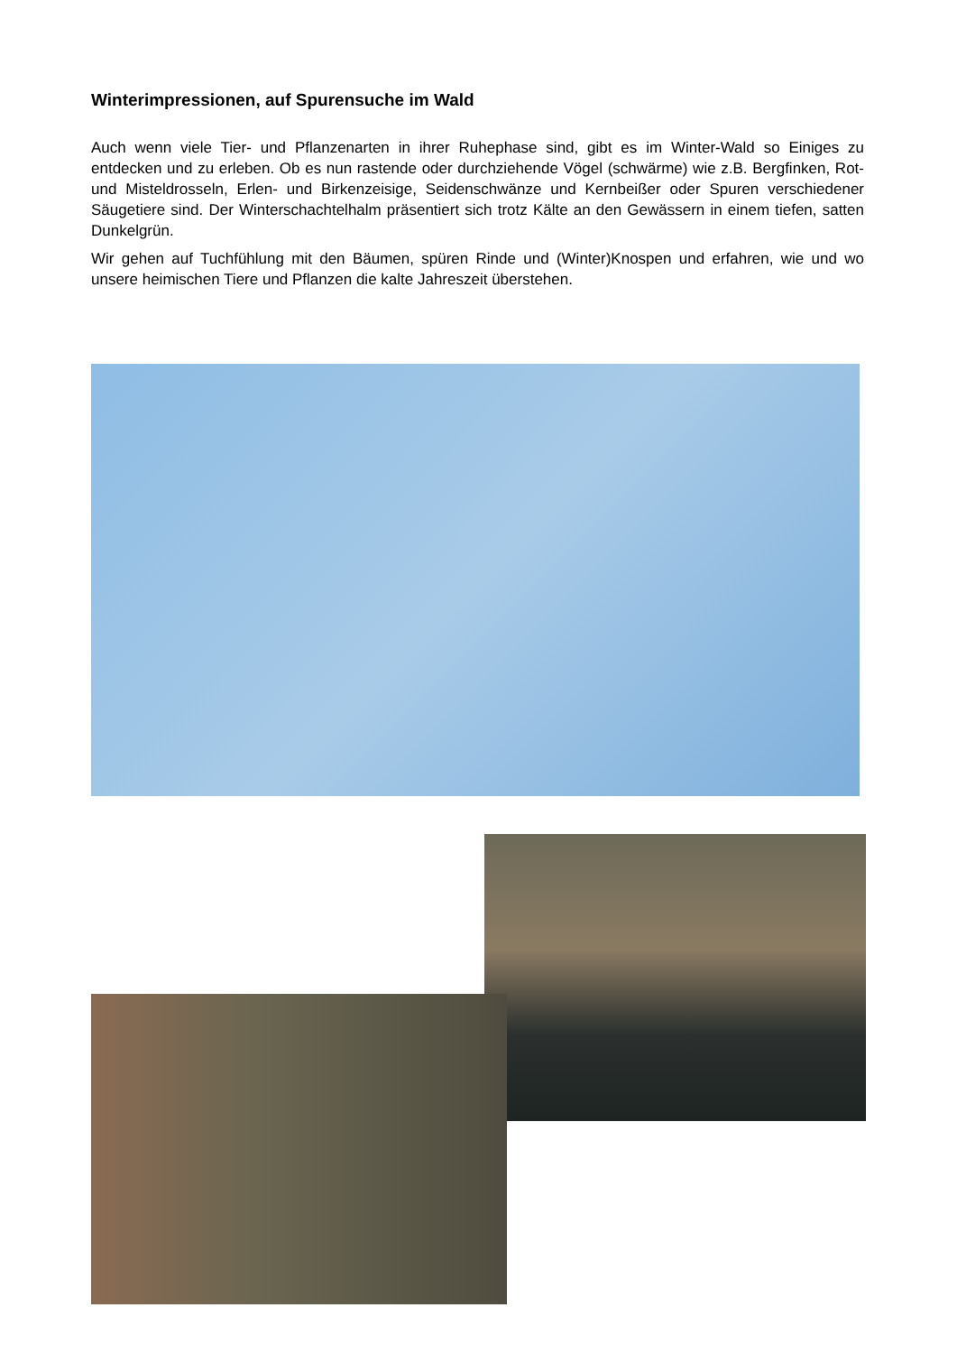Winterimpressionen, auf Spurensuche im Wald
Auch wenn viele Tier- und Pflanzenarten in ihrer Ruhephase sind, gibt es im Winter-Wald so Einiges zu entdecken und zu erleben. Ob es nun rastende oder durchziehende Vögel (schwärme) wie z.B. Bergfinken, Rot- und Misteldrosseln, Erlen- und Birkenzeisige, Seidenschwänze und Kernbeißer oder Spuren verschiedener Säugetiere sind. Der Winterschachtelhalm präsentiert sich trotz Kälte an den Gewässern in einem tiefen, satten Dunkelgrün.
Wir gehen auf Tuchfühlung mit den Bäumen, spüren Rinde und (Winter)Knospen und erfahren, wie und wo unsere heimischen Tiere und Pflanzen die kalte Jahreszeit überstehen.